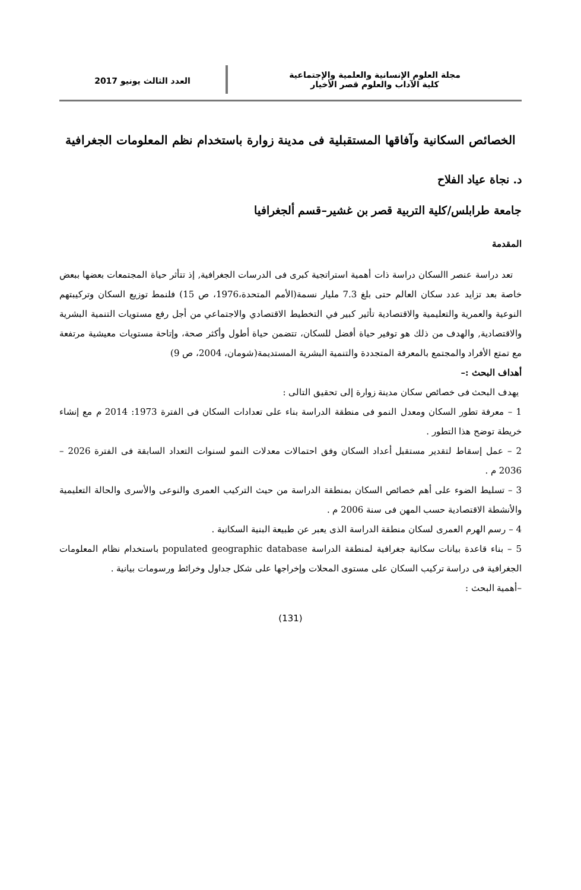مجلة العلوم الإنسانية والعلمية والإجتماعية
كلية الآداب والعلوم قصر الأخيار
العدد الثالث يونيو 2017
الخصائص السكانية وآفاقها المستقبلية فى مدينة زوارة باستخدام نظم المعلومات الجغرافية
د. نجاة عياد الفلاح
جامعة طرابلس/كلية التربية قصر بن غشير–قسم ألجغرافيا
المقدمة
تعد دراسة عنصر االسكان دراسة ذات أهمية استراتجية كبرى فى الدرسات الجغرافية, إذ تتأثر حياة المجتمعات بعضها ببعض خاصة بعد تزايد عدد سكان العالم حتى بلغ 7.3 مليار نسمة(الأمم المتحدة،1976، ص 15) فلنمط توزيع السكان وتركيبتهم النوعية والعمرية والتعليمية والاقتصادية تأثير كبير في التخطيط الاقتصادي والاجتماعي من أجل رفع مستويات التنمية البشرية والاقتصادية, والهدف من ذلك هو توفير حياة أفضل للسكان، تتضمن حياة أطول وأكثر صحة، وإتاحة مستويات معيشية مرتفعة مع تمتع الأفراد والمجتمع بالمعرفة المتجددة والتنمية البشرية المستديمة(شومان، 2004، ص 9)
أهداف البحث :–
يهدف البحث فى خصائص سكان مدينة زوارة إلى تحقيق التالى :
1 – معرفة تطور السكان ومعدل النمو فى منطقة الدراسة بناء على تعدادات السكان فى الفترة 1973: 2014 م مع إنشاء خريطة توضح هذا التطور .
2 – عمل إسقاط لتقدير مستقبل أعداد السكان وفق احتمالات معدلات النمو لسنوات التعداد السابقة فى الفترة 2026 – 2036 م .
3 – تسليط الضوء على أهم خصائص السكان بمنطقة الدراسة من حيث التركيب العمرى والنوعى والأسرى والحالة التعليمية والأنشطة الاقتصادية حسب المهن فى سنة 2006 م .
4 – رسم الهرم العمرى لسكان منطقة الدراسة الذى يعبر عن طبيعة البنية السكانية .
5 – بناء قاعدة بيانات سكانية جغرافية لمنطقة الدراسة populated geographic database باستخدام نظام المعلومات الجغرافية فى دراسة تركيب السكان على مستوى المحلات وإخراجها على شكل جداول وخرائط ورسومات بيانية .
–أهمية البحث :
(131)